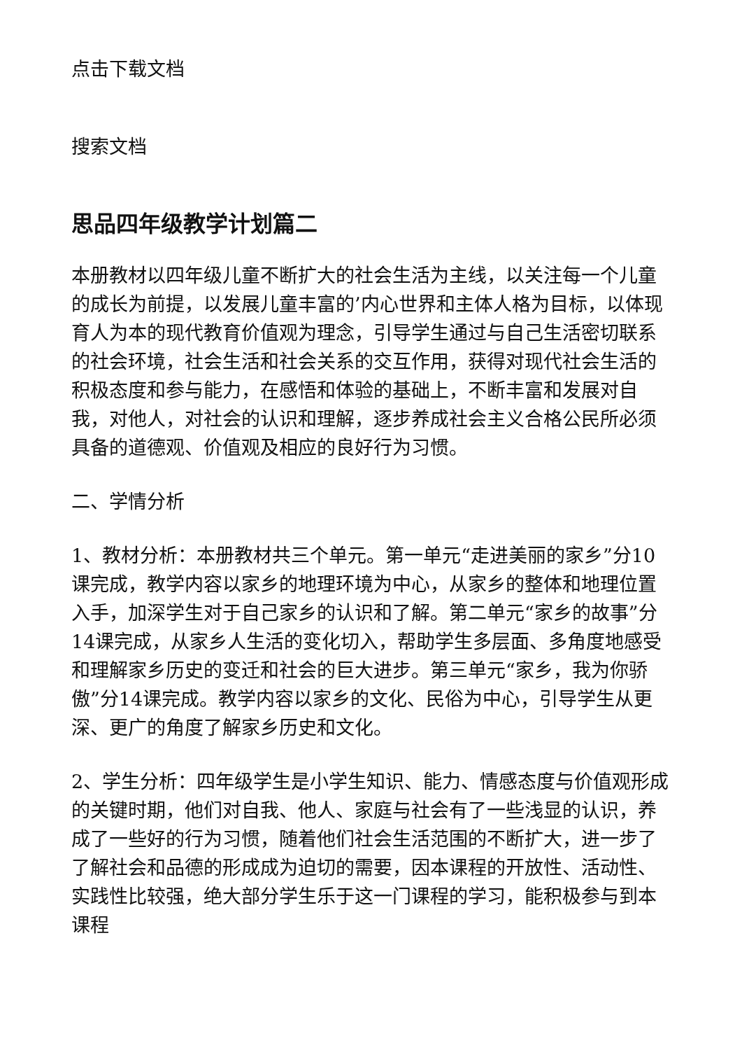点击下载文档
搜索文档
思品四年级教学计划篇二
本册教材以四年级儿童不断扩大的社会生活为主线，以关注每一个儿童的成长为前提，以发展儿童丰富的’内心世界和主体人格为目标，以体现育人为本的现代教育价值观为理念，引导学生通过与自己生活密切联系的社会环境，社会生活和社会关系的交互作用，获得对现代社会生活的积极态度和参与能力，在感悟和体验的基础上，不断丰富和发展对自我，对他人，对社会的认识和理解，逐步养成社会主义合格公民所必须具备的道德观、价值观及相应的良好行为习惯。
二、学情分析
1、教材分析：本册教材共三个单元。第一单元“走进美丽的家乡”分10课完成，教学内容以家乡的地理环境为中心，从家乡的整体和地理位置入手，加深学生对于自己家乡的认识和了解。第二单元“家乡的故事”分14课完成，从家乡人生活的变化切入，帮助学生多层面、多角度地感受和理解家乡历史的变迁和社会的巨大进步。第三单元“家乡，我为你骄傲”分14课完成。教学内容以家乡的文化、民俗为中心，引导学生从更深、更广的角度了解家乡历史和文化。
2、学生分析：四年级学生是小学生知识、能力、情感态度与价值观形成的关键时期，他们对自我、他人、家庭与社会有了一些浅显的认识，养成了一些好的行为习惯，随着他们社会生活范围的不断扩大，进一步了了解社会和品德的形成成为迫切的需要，因本课程的开放性、活动性、实践性比较强，绝大部分学生乐于这一门课程的学习，能积极参与到本课程